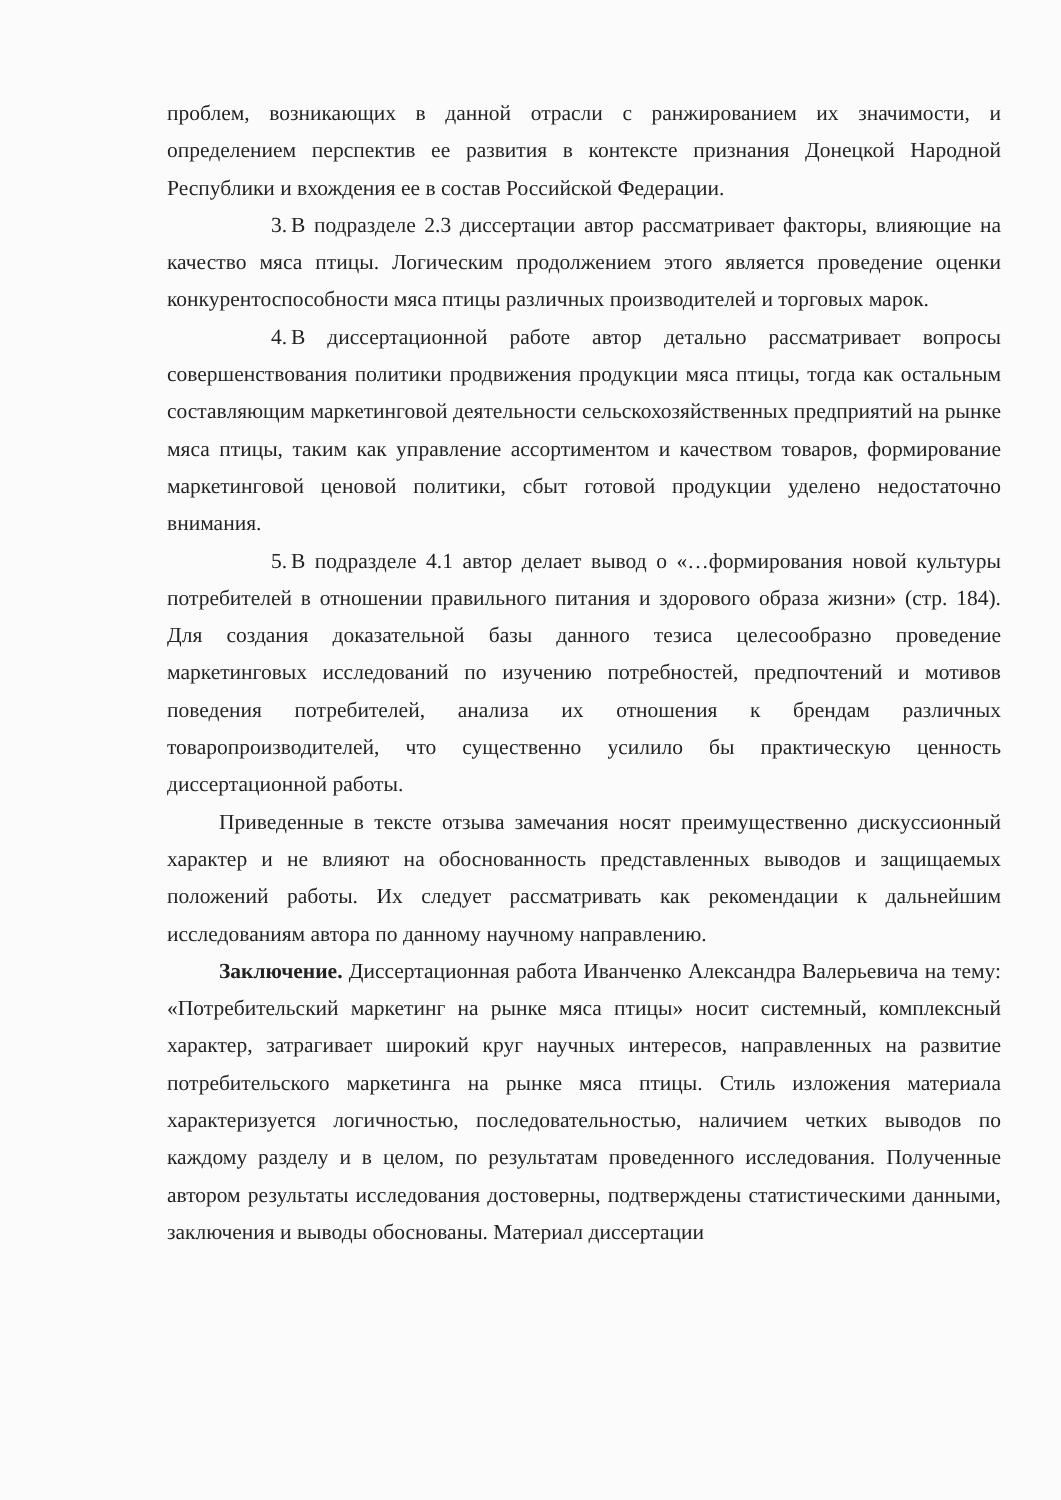проблем, возникающих в данной отрасли с ранжированием их значимости, и определением перспектив ее развития в контексте признания Донецкой Народной Республики и вхождения ее в состав Российской Федерации.
3. В подразделе 2.3 диссертации автор рассматривает факторы, влияющие на качество мяса птицы. Логическим продолжением этого является проведение оценки конкурентоспособности мяса птицы различных производителей и торговых марок.
4. В диссертационной работе автор детально рассматривает вопросы совершенствования политики продвижения продукции мяса птицы, тогда как остальным составляющим маркетинговой деятельности сельскохозяйственных предприятий на рынке мяса птицы, таким как управление ассортиментом и качеством товаров, формирование маркетинговой ценовой политики, сбыт готовой продукции уделено недостаточно внимания.
5. В подразделе 4.1 автор делает вывод о «…формирования новой культуры потребителей в отношении правильного питания и здорового образа жизни» (стр. 184). Для создания доказательной базы данного тезиса целесообразно проведение маркетинговых исследований по изучению потребностей, предпочтений и мотивов поведения потребителей, анализа их отношения к брендам различных товаропроизводителей, что существенно усилило бы практическую ценность диссертационной работы.
Приведенные в тексте отзыва замечания носят преимущественно дискуссионный характер и не влияют на обоснованность представленных выводов и защищаемых положений работы. Их следует рассматривать как рекомендации к дальнейшим исследованиям автора по данному научному направлению.
Заключение. Диссертационная работа Иванченко Александра Валерьевича на тему: «Потребительский маркетинг на рынке мяса птицы» носит системный, комплексный характер, затрагивает широкий круг научных интересов, направленных на развитие потребительского маркетинга на рынке мяса птицы. Стиль изложения материала характеризуется логичностью, последовательностью, наличием четких выводов по каждому разделу и в целом, по результатам проведенного исследования. Полученные автором результаты исследования достоверны, подтверждены статистическими данными, заключения и выводы обоснованы. Материал диссертации